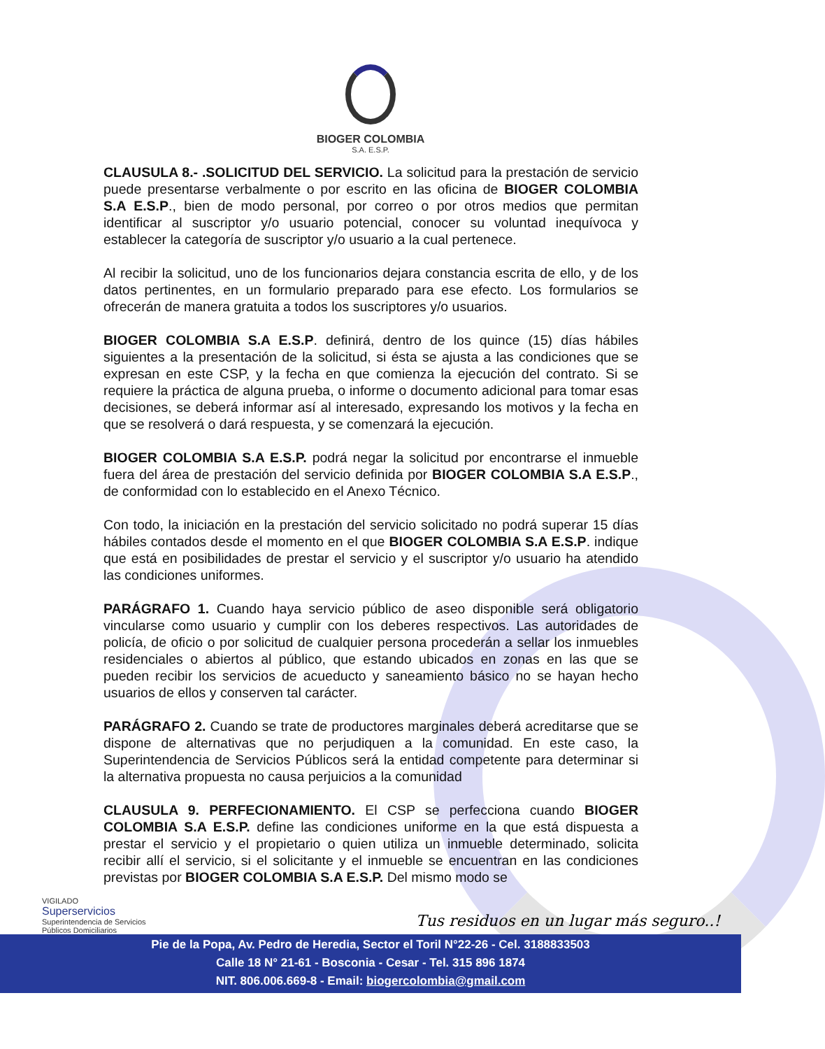BIOGER COLOMBIA
S.A. E.S.P.
CLAUSULA 8.- .SOLICITUD DEL SERVICIO. La solicitud para la prestación de servicio puede presentarse verbalmente o por escrito en las oficina de BIOGER COLOMBIA S.A E.S.P., bien de modo personal, por correo o por otros medios que permitan identificar al suscriptor y/o usuario potencial, conocer su voluntad inequívoca y establecer la categoría de suscriptor y/o usuario a la cual pertenece.
Al recibir la solicitud, uno de los funcionarios dejara constancia escrita de ello, y de los datos pertinentes, en un formulario preparado para ese efecto. Los formularios se ofrecerán de manera gratuita a todos los suscriptores y/o usuarios.
BIOGER COLOMBIA S.A E.S.P. definirá, dentro de los quince (15) días hábiles siguientes a la presentación de la solicitud, si ésta se ajusta a las condiciones que se expresan en este CSP, y la fecha en que comienza la ejecución del contrato. Si se requiere la práctica de alguna prueba, o informe o documento adicional para tomar esas decisiones, se deberá informar así al interesado, expresando los motivos y la fecha en que se resolverá o dará respuesta, y se comenzará la ejecución.
BIOGER COLOMBIA S.A E.S.P. podrá negar la solicitud por encontrarse el inmueble fuera del área de prestación del servicio definida por BIOGER COLOMBIA S.A E.S.P., de conformidad con lo establecido en el Anexo Técnico.
Con todo, la iniciación en la prestación del servicio solicitado no podrá superar 15 días hábiles contados desde el momento en el que BIOGER COLOMBIA S.A E.S.P. indique que está en posibilidades de prestar el servicio y el suscriptor y/o usuario ha atendido las condiciones uniformes.
PARÁGRAFO 1. Cuando haya servicio público de aseo disponible será obligatorio vincularse como usuario y cumplir con los deberes respectivos. Las autoridades de policía, de oficio o por solicitud de cualquier persona procederán a sellar los inmuebles residenciales o abiertos al público, que estando ubicados en zonas en las que se pueden recibir los servicios de acueducto y saneamiento básico no se hayan hecho usuarios de ellos y conserven tal carácter.
PARÁGRAFO 2. Cuando se trate de productores marginales deberá acreditarse que se dispone de alternativas que no perjudiquen a la comunidad. En este caso, la Superintendencia de Servicios Públicos será la entidad competente para determinar si la alternativa propuesta no causa perjuicios a la comunidad
CLAUSULA 9. PERFECIONAMIENTO. El CSP se perfecciona cuando BIOGER COLOMBIA S.A E.S.P. define las condiciones uniforme en la que está dispuesta a prestar el servicio y el propietario o quien utiliza un inmueble determinado, solicita recibir allí el servicio, si el solicitante y el inmueble se encuentran en las condiciones previstas por BIOGER COLOMBIA S.A E.S.P. Del mismo modo se
VIGILADO
Superservicios
Superintendencia de Servicios
Públicos Domiciliarios
Tus residuos en un lugar más seguro..!
Pie de la Popa, Av. Pedro de Heredia, Sector el Toril N°22-26 - Cel. 3188833503
Calle 18 N° 21-61 - Bosconia - Cesar - Tel. 315 896 1874
NIT. 806.006.669-8 - Email: biogercolombia@gmail.com